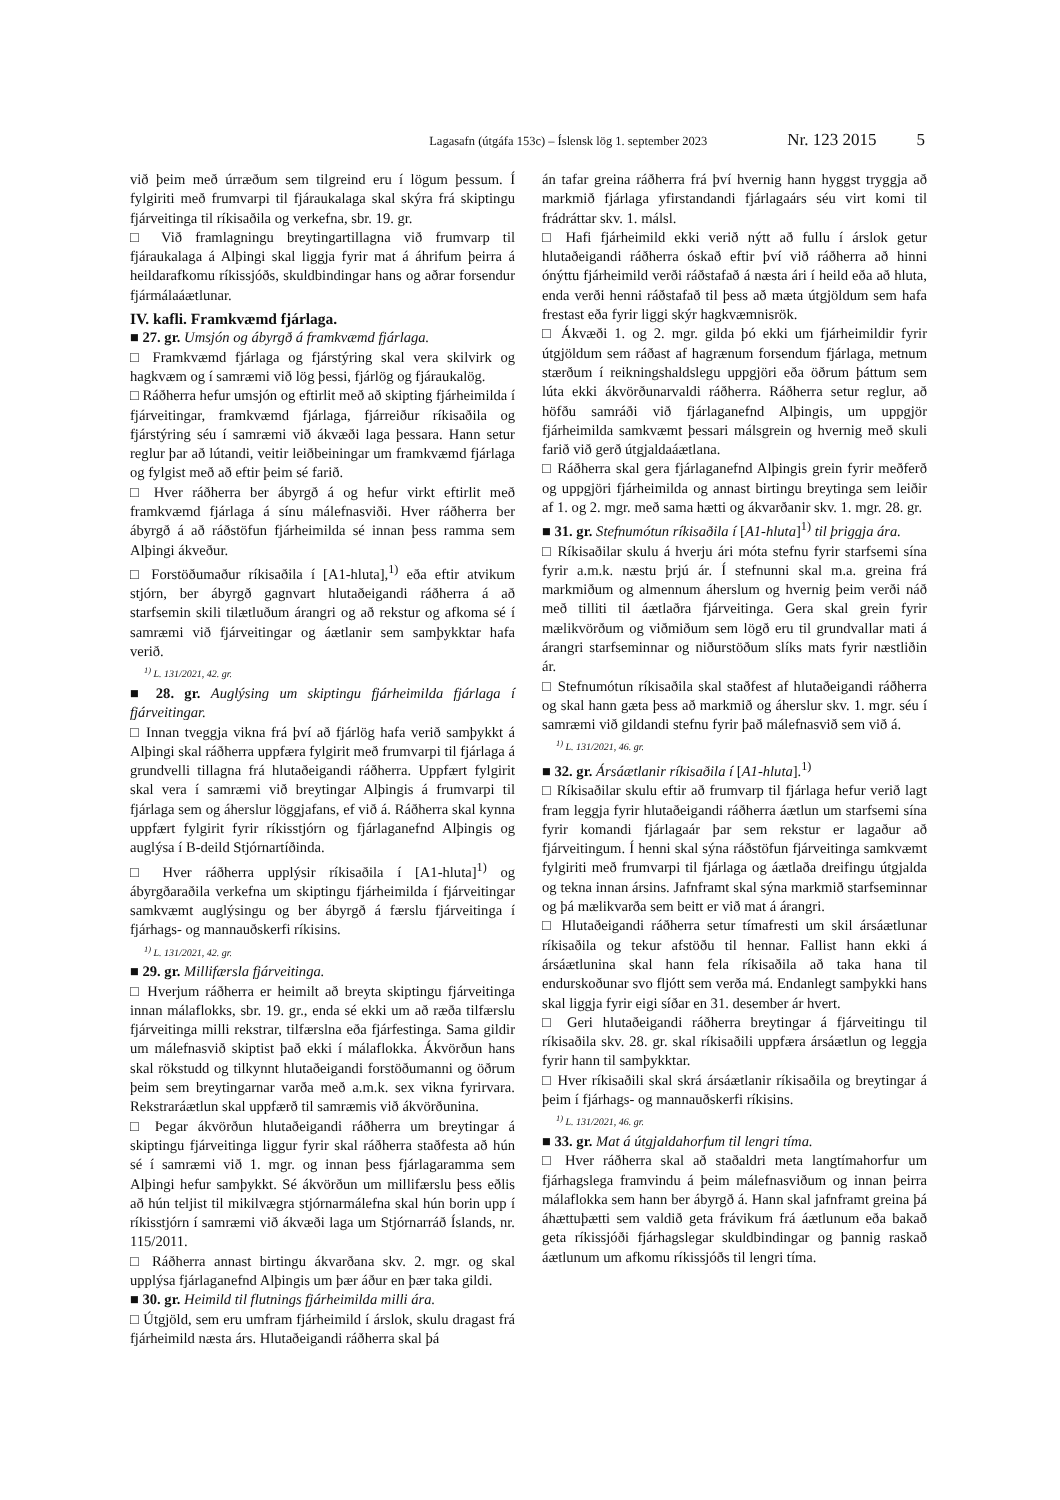Lagasafn (útgáfa 153c) – Íslensk lög 1. september 2023 Nr. 123 2015 5
við þeim með úrræðum sem tilgreind eru í lögum þessum. Í fylgiriti með frumvarpi til fjáraukalaga skal skýra frá skiptingu fjárveitinga til ríkisaðila og verkefna, sbr. 19. gr.
□ Við framlagningu breytingartillagna við frumvarp til fjáraukalaga á Alþingi skal liggja fyrir mat á áhrifum þeirra á heildarafkomu ríkissjóðs, skuldbindingar hans og aðrar forsendur fjármálaáætlunar.
IV. kafli. Framkvæmd fjárlaga.
■ 27. gr. Umsjón og ábyrgð á framkvæmd fjárlaga.
□ Framkvæmd fjárlaga og fjárstýring skal vera skilvirk og hagkvæm og í samræmi við lög þessi, fjárlög og fjáraukalög.
□ Ráðherra hefur umsjón og eftirlit með að skipting fjárheimilda í fjárveitingar, framkvæmd fjárlaga, fjárreiður ríkisaðila og fjárstýring séu í samræmi við ákvæði laga þessara. Hann setur reglur þar að lútandi, veitir leiðbeiningar um framkvæmd fjárlaga og fylgist með að eftir þeim sé farið.
□ Hver ráðherra ber ábyrgð á og hefur virkt eftirlit með framkvæmd fjárlaga á sínu málefnasviði. Hver ráðherra ber ábyrgð á að ráðstöfun fjárheimilda sé innan þess ramma sem Alþingi ákveður.
□ Forstöðumaður ríkisaðila í [A1-hluta],<sup>1)</sup> eða eftir atvikum stjórn, ber ábyrgð gagnvart hlutaðeigandi ráðherra á að starfsemin skili tilætluðum árangri og að rekstur og afkoma sé í samræmi við fjárveitingar og áætlanir sem samþykktar hafa verið.
<sup>1)</sup> L. 131/2021, 42. gr.
■ 28. gr. Auglýsing um skiptingu fjárheimilda fjárlaga í fjárveitingar.
□ Innan tveggja vikna frá því að fjárlög hafa verið samþykkt á Alþingi skal ráðherra uppfæra fylgirit með frumvarpi til fjárlaga á grundvelli tillagna frá hlutaðeigandi ráðherra. Uppfært fylgirit skal vera í samræmi við breytingar Alþingis á frumvarpi til fjárlaga sem og áherslur löggjafans, ef við á. Ráðherra skal kynna uppfært fylgirit fyrir ríkisstjórn og fjárlaganefnd Alþingis og auglýsa í B-deild Stjórnartíðinda.
□ Hver ráðherra upplýsir ríkisaðila í [A1-hluta]<sup>1)</sup> og ábyrgðaraðila verkefna um skiptingu fjárheimilda í fjárveitingar samkvæmt auglýsingu og ber ábyrgð á færslu fjárveitinga í fjárhags- og mannauðskerfi ríkisins.
<sup>1)</sup> L. 131/2021, 42. gr.
■ 29. gr. Millifærsla fjárveitinga.
□ Hverjum ráðherra er heimilt að breyta skiptingu fjárveitinga innan málaflokks, sbr. 19. gr., enda sé ekki um að ræða tilfærslu fjárveitinga milli rekstrar, tilfærslna eða fjárfestinga. Sama gildir um málefnasvið skiptist það ekki í málaflokka. Ákvörðun hans skal rökstudd og tilkynnt hlutaðeigandi forstöðumanni og öðrum þeim sem breytingarnar varða með a.m.k. sex vikna fyrirvara. Rekstraráætlun skal uppfærð til samræmis við ákvörðunina.
□ Þegar ákvörðun hlutaðeigandi ráðherra um breytingar á skiptingu fjárveitinga liggur fyrir skal ráðherra staðfesta að hún sé í samræmi við 1. mgr. og innan þess fjárlagaramma sem Alþingi hefur samþykkt. Sé ákvörðun um millifærslu þess eðlis að hún teljist til mikilvægra stjórnarmálefna skal hún borin upp í ríkisstjórn í samræmi við ákvæði laga um Stjórnarráð Íslands, nr. 115/2011.
□ Ráðherra annast birtingu ákvarðana skv. 2. mgr. og skal upplýsa fjárlaganefnd Alþingis um þær áður en þær taka gildi.
■ 30. gr. Heimild til flutnings fjárheimilda milli ára.
□ Útgjöld, sem eru umfram fjárheimild í árslok, skulu dragast frá fjárheimild næsta árs. Hlutaðeigandi ráðherra skal þá
án tafar greina ráðherra frá því hvernig hann hyggst tryggja að markmið fjárlaga yfirstandandi fjárlagaárs séu virt komi til frádráttar skv. 1. málsl.
□ Hafi fjárheimild ekki verið nýtt að fullu í árslok getur hlutaðeigandi ráðherra óskað eftir því við ráðherra að hinni ónýttu fjárheimild verði ráðstafað á næsta ári í heild eða að hluta, enda verði henni ráðstafað til þess að mæta útgjöldum sem hafa frestast eða fyrir liggi skýr hagkvæmnisrök.
□ Ákvæði 1. og 2. mgr. gilda þó ekki um fjárheimildir fyrir útgjöldum sem ráðast af hagrænum forsendum fjárlaga, metnum stærðum í reikningshaldslegu uppgjöri eða öðrum þáttum sem lúta ekki ákvörðunarvaldi ráðherra. Ráðherra setur reglur, að höfðu samráði við fjárlaganefnd Alþingis, um uppgjör fjárheimilda samkvæmt þessari málsgrein og hvernig með skuli farið við gerð útgjaldaáætlana.
□ Ráðherra skal gera fjárlaganefnd Alþingis grein fyrir meðferð og uppgjöri fjárheimilda og annast birtingu breytinga sem leiðir af 1. og 2. mgr. með sama hætti og ákvarðanir skv. 1. mgr. 28. gr.
■ 31. gr. Stefnumótun ríkisaðila í [A1-hluta]<sup>1)</sup> til þriggja ára.
□ Ríkisaðilar skulu á hverju ári móta stefnu fyrir starfsemi sína fyrir a.m.k. næstu þrjú ár. Í stefnunni skal m.a. greina frá markmiðum og almennum áherslum og hvernig þeim verði náð með tilliti til áætlaðra fjárveitinga. Gera skal grein fyrir mælikvörðum og viðmiðum sem lögð eru til grundvallar mati á árangri starfseminnar og niðurstöðum slíks mats fyrir næstliðin ár.
□ Stefnumótun ríkisaðila skal staðfest af hlutaðeigandi ráðherra og skal hann gæta þess að markmið og áherslur skv. 1. mgr. séu í samræmi við gildandi stefnu fyrir það málefnasvið sem við á.
<sup>1)</sup> L. 131/2021, 46. gr.
■ 32. gr. Ársáætlanir ríkisaðila í [A1-hluta].<sup>1)</sup>
□ Ríkisaðilar skulu eftir að frumvarp til fjárlaga hefur verið lagt fram leggja fyrir hlutaðeigandi ráðherra áætlun um starfsemi sína fyrir komandi fjárlagaár þar sem rekstur er lagaður að fjárveitingum. Í henni skal sýna ráðstöfun fjárveitinga samkvæmt fylgiriti með frumvarpi til fjárlaga og áætlaða dreifingu útgjalda og tekna innan ársins. Jafnframt skal sýna markmið starfseminnar og þá mælikvarða sem beitt er við mat á árangri.
□ Hlutaðeigandi ráðherra setur tímafresti um skil ársáætlunar ríkisaðila og tekur afstöðu til hennar. Fallist hann ekki á ársáætlunina skal hann fela ríkisaðila að taka hana til endurskoðunar svo fljótt sem verða má. Endanlegt samþykki hans skal liggja fyrir eigi síðar en 31. desember ár hvert.
□ Geri hlutaðeigandi ráðherra breytingar á fjárveitingu til ríkisaðila skv. 28. gr. skal ríkisaðili uppfæra ársáætlun og leggja fyrir hann til samþykktar.
□ Hver ríkisaðili skal skrá ársáætlanir ríkisaðila og breytingar á þeim í fjárhags- og mannauðskerfi ríkisins.
<sup>1)</sup> L. 131/2021, 46. gr.
■ 33. gr. Mat á útgjaldahorfum til lengri tíma.
□ Hver ráðherra skal að staðaldri meta langtímahorfur um fjárhagslega framvindu á þeim málefnasviðum og innan þeirra málaflokka sem hann ber ábyrgð á. Hann skal jafnframt greina þá áhættuþætti sem valdið geta frávikum frá áætlunum eða bakað geta ríkissjóði fjárhagslegar skuldbindingar og þannig raskað áætlunum um afkomu ríkissjóðs til lengri tíma.